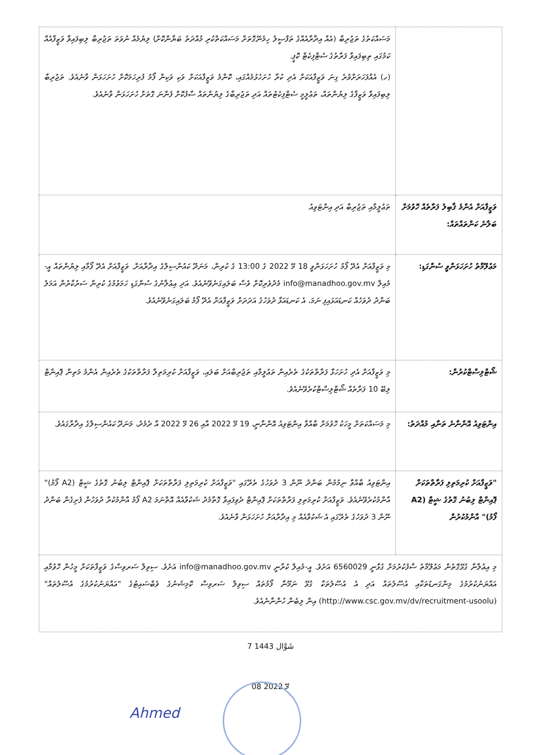| | މަސައްކަތުގެ ތަޖުރިބާ (އެއް އިދާރާއެއްގެ ތަފްޞީލު ހިމެނޭގޮތަށް މަސައްކަތްކުރި މުއްދަތު ބަޔާންކޮށް) ލިޔުމެއް ނުވަތަ ތަޖުރިބާ ލިބިފައިވާ ވަޒީފާއެއް ކަމުގައި ތިބިފައިވާ ފަރާތުގެ ސެޓްފިކެޓް ކޮޕީ. (ހ) އެއްފަހަރަށްވުރެ ގިނަ ވަޒީފާއަކަށް އެދި ކުރާ ހުށަހެޅުމެއްގައި، ކޮންމެ ވަޒީފާއަކަށް ވަކި ވަކިން ފޯމު ފުރިހަމަކޮށް ހުށަހަޅަން ވާނެއެވެ. ތަޖުރިބާ ލިބިފައިވާ ވަޒީފާގެ ލިޔުންތައް، ތަޢުލީމީ ސެޓްފިކެޓުތައް އަދި ތަޖުރިބާގެ ލިޔުންތައް ސާފުކޮށް ފެންނަ ގޮތަށް ހުށަހަޅަން ވާނެއެވެ. |
| ވަޒީފާއަށް އެންމެ ޤާބިލު ފަރާތެއް ހޮވުމަށް ބަލާނެ ކަންތައްތައް: | ތަޢުލީމާއި ތަޖުރިބާ އަދި އިންޓަވިއު |
| މަޢުލޫމާތު ހުށަހަޅަންވީ ސުންގަޑި: | މި ވަޒީފާއަށް އެދޭ ފޯމު ހުށަހަޅަންވީ 18 މޭ 2022 ގެ 13:00 ގެ ކުރިން، މަނަދޫ ކައުންސިލްގެ އިދާރާއަށް. ވަޒީފާއަށް އެދޭ ފޯމާއި ލިޔުންތައް އީ-މެއިލް info@manadhoo.gov.mv މެދުވެރިކޮށް ވެސް ބަލައިގަނެވޭނެއެވެ. އަދި އިޢުލާނުގެ ސުންގަޑި ހަމަވުމުގެ ކުރިން ސަރުކާރުން އަމަލު ބަންދު ދުވަހެއް ކަނޑައަޅައިފި ނަމަ، އެ ކަނޑައަޅާ ދުވަހުގެ އަދަދަށް ވަޒީފާއަށް އެދޭ ފޯމު ބަލައިގަނެވޭނެއެވެ. |
| ޝޯޓްލިސްޓްކުރުން: | މި ވަޒީފާއަށް އެދި ހުށަހަޅާ ފަރާތްތަކުގެ ތެރެއިން ތަޢުލީމާއި ތަޖުރިބާއަށް ބަލައި، ވަޒީފާއަށް ކުރިމަތިލާ ފަރާތްތަކުގެ ތެރެއިން އެންމެ މަތިން ޕޮއިންޓް ލިބޭ 10 ފަރާތެއް ޝޯޓްލިސްޓްކުރެވޭނެއެވެ. |
| އިންޓަވިއު އޮންނާނެ ތަނާއި މުއްދަތު: | މި މަސައްކަތަށް މީހަކު ހޮވުމަށް ބާއްވާ އިންޓަވިއު އޮންނާނީ، 19 މޭ 2022 އާއި 26 މޭ 2022 އާ ދެމެދު، މަނަދޫ ކައުންސިލްގެ އިދާރާގައެވެ. |
| "ވަޒީފާއަށް ކުރިމަތިލި ފަރާތްތަކަށް ޕޮއިންޓް ލިބުނު ގޮތުގެ ޝީޓް (A2 ފޯމު)" އާންމުކުރުން | އިންޓަވިއު ބާއްވާ ނިމުމުން ބަންދު ނޫން 3 ދުވަހުގެ ތެރޭގައި "ވަޒީފާއަށް ކުރިމަތިލި ފަރާތްތަކަށް ޕޮއިންޓް ލިބުނު ގޮތުގެ ޝީޓް (A2 ފޯމު)" އާންމުކުރެވޭނެއެވެ. ވަޒީފާއަށް ކުރިމަތިލި ފަރާތްތަކަށް ޕޮއިންޓް ދެވިފައިވާ ގޮތާމެދު ޝަކުވާއެއް އޮތްނަމަ A2 ފޯމު އާންމުކުރާ ދުވަހުން ފެށިގެން ބަންދު ނޫން 3 ދުވަހުގެ ތެރޭގައި އެ ޝަކުވާއެއް މި އިދާރާއަށް ހުށަހަޅަން ވާނެއެވެ. |
| މި އިޢުލާނާ ގުޅޭގޮތުން މަޢުލޫމާތު ސާފުކުރުމަށް ގުޅާނީ 6560029 އަށެވެ. އީ-މެއިލް ކުރާނީ info@manadhoo.gov.mv އަށެވެ. ސިވިލް ސަރވިސްގެ ވަޒީފާތަކަށް މީހުން ހޮވުމާއި އައްޔަނުކުރުމުގެ މިންގަނޑުތަކާއި އުސޫލުތައް އަދި އެ އުސޫލުތަކާ ގުޅޭ ނަމޫނާ ފޯމުތައް ސިވިލް ސަރވިސް ކޮމިޝަނުގެ ވެބްސައިޓުގެ "އައްޔަނުކުރުމުގެ އުސޫލުތައް" (http://www.csc.gov.mv/dv/recruitment-usoolu) އިން ލިބެން ހުންނާނެއެވެ. | |
7 شَوَّال 1443
08 މޭ 2022
Ahmed